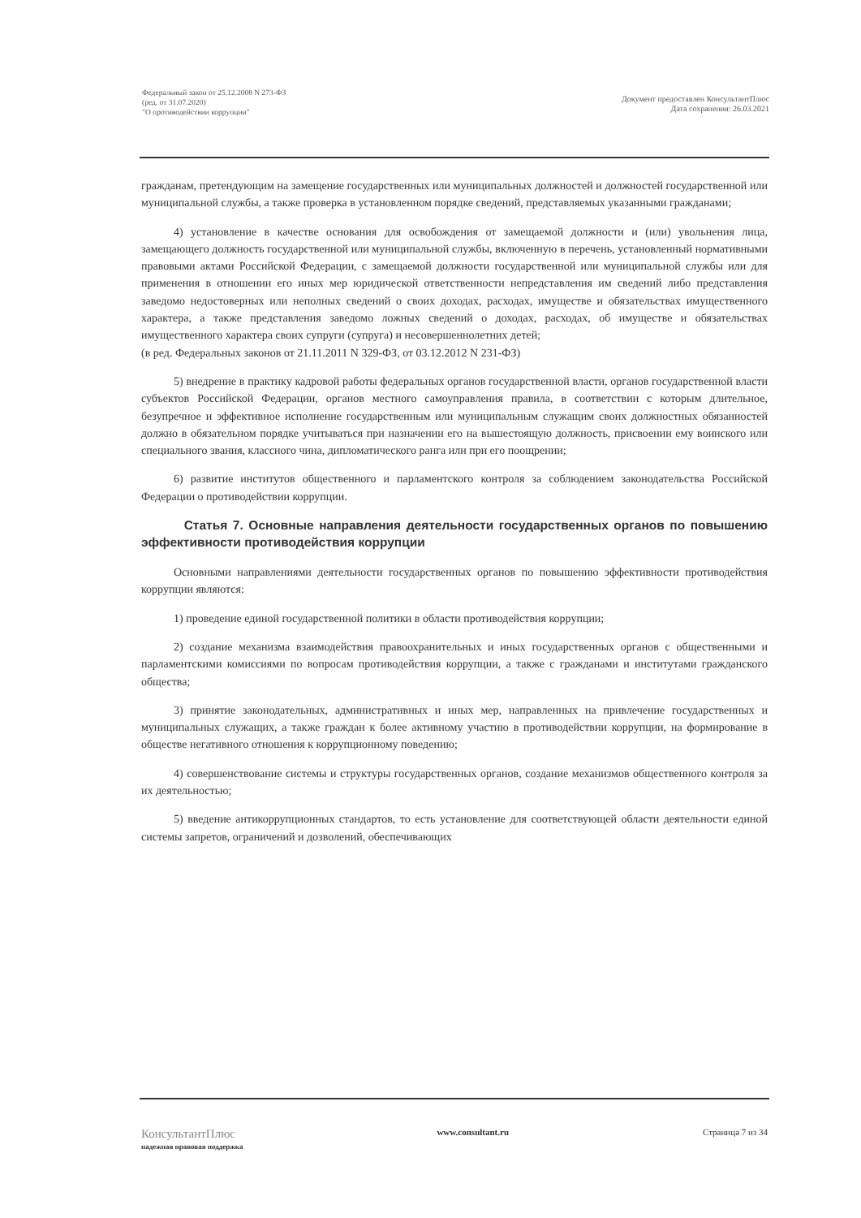Федеральный закон от 25.12.2008 N 273-ФЗ
(ред. от 31.07.2020)
"О противодействии коррупции"
Документ предоставлен КонсультантПлюс
Дата сохранения: 26.03.2021
гражданам, претендующим на замещение государственных или муниципальных должностей и должностей государственной или муниципальной службы, а также проверка в установленном порядке сведений, представляемых указанными гражданами;
4) установление в качестве основания для освобождения от замещаемой должности и (или) увольнения лица, замещающего должность государственной или муниципальной службы, включенную в перечень, установленный нормативными правовыми актами Российской Федерации, с замещаемой должности государственной или муниципальной службы или для применения в отношении его иных мер юридической ответственности непредставления им сведений либо представления заведомо недостоверных или неполных сведений о своих доходах, расходах, имуществе и обязательствах имущественного характера, а также представления заведомо ложных сведений о доходах, расходах, об имуществе и обязательствах имущественного характера своих супруги (супруга) и несовершеннолетних детей;
(в ред. Федеральных законов от 21.11.2011 N 329-ФЗ, от 03.12.2012 N 231-ФЗ)
5) внедрение в практику кадровой работы федеральных органов государственной власти, органов государственной власти субъектов Российской Федерации, органов местного самоуправления правила, в соответствии с которым длительное, безупречное и эффективное исполнение государственным или муниципальным служащим своих должностных обязанностей должно в обязательном порядке учитываться при назначении его на вышестоящую должность, присвоении ему воинского или специального звания, классного чина, дипломатического ранга или при его поощрении;
6) развитие институтов общественного и парламентского контроля за соблюдением законодательства Российской Федерации о противодействии коррупции.
Статья 7. Основные направления деятельности государственных органов по повышению эффективности противодействия коррупции
Основными направлениями деятельности государственных органов по повышению эффективности противодействия коррупции являются:
1) проведение единой государственной политики в области противодействия коррупции;
2) создание механизма взаимодействия правоохранительных и иных государственных органов с общественными и парламентскими комиссиями по вопросам противодействия коррупции, а также с гражданами и институтами гражданского общества;
3) принятие законодательных, административных и иных мер, направленных на привлечение государственных и муниципальных служащих, а также граждан к более активному участию в противодействии коррупции, на формирование в обществе негативного отношения к коррупционному поведению;
4) совершенствование системы и структуры государственных органов, создание механизмов общественного контроля за их деятельностью;
5) введение антикоррупционных стандартов, то есть установление для соответствующей области деятельности единой системы запретов, ограничений и дозволений, обеспечивающих
КонсультантПлюс
надежная правовая поддержка
www.consultant.ru Страница 7 из 34